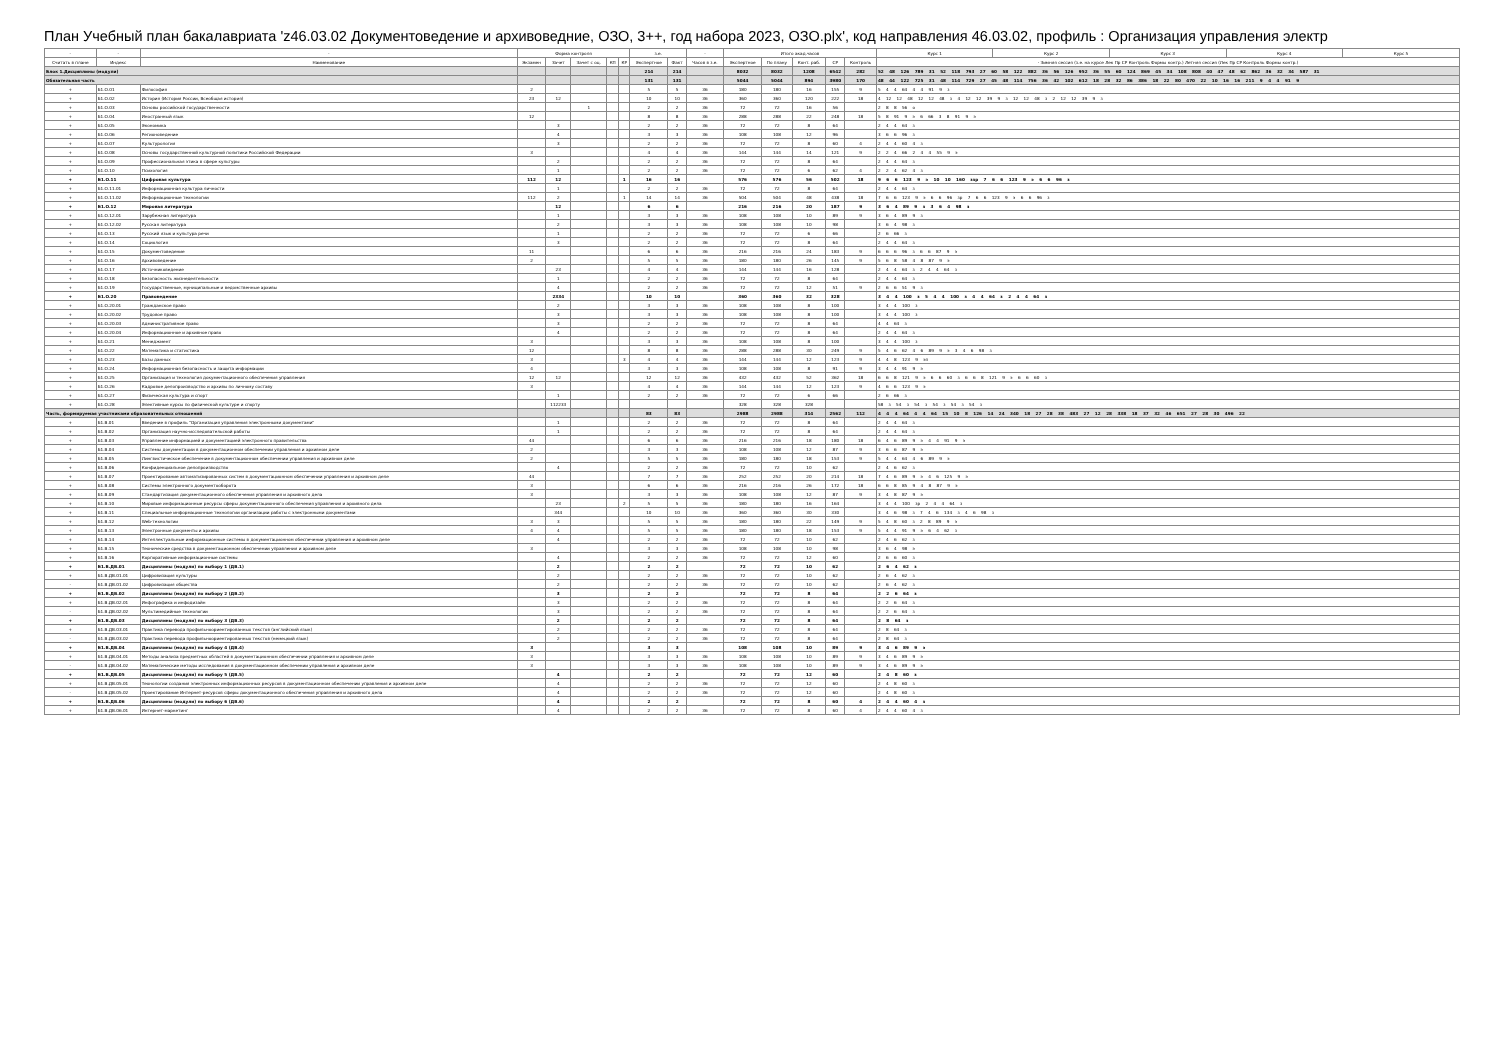План Учебный план бакалавриата 'z46.03.02 Документоведение и архивоведние, ОЗО, 3++, год набора 2023, ОЗО.plx', код направления 46.03.02, профиль : Организация управления электр
| - | - | - | Форма контроля | | | | | з.е. | | - | Итого акад.часов | | | | | Курс 1 | Курс 2 | Курс 3 | Курс 4 | Курс 5 |
| --- | --- | --- | --- | --- | --- | --- | --- | --- | --- | --- | --- | --- | --- | --- | --- | --- | --- | --- | --- | --- |
| Считать в плане | Индекс | Наименование | Экзамен | Зачет | Зачет с оц. | КП | КР | Экспертное | Факт | Часов в з.е. | Экспертное | По плану | Конт. раб. | СР | Контроль | - Зимняя сессия (з.е. на курсе Лек Пр СР Контроль Формы контр.) Летняя сессия (Лек Пр СР Контроль Формы контр.) | | | | |
| Блок 1.Дисциплины (модули) | | | | | | | | 214 | 214 | | 8032 | 8032 | 1208 | 6542 | 282 | 52 48 126 789 31 52 118 793 27 60 58 122 882 36 56 126 952 36 55 60 124 869 45 34 108 808 40 47 48 62 862 36 32 34 587 31 | | | | |
| Обязательная часть | | | | | | | | 131 | 131 | | 5044 | 5044 | 894 | 3980 | 170 | 48 44 122 725 31 48 114 729 27 45 48 114 756 36 42 102 612 18 28 32 86 386 18 22 80 470 22 10 16 16 211 9 4 4 91 9 | | | | |
| + | Б1.О.01 | Философия | 2 | | | | | 5 | 5 | 36 | 180 | 180 | 16 | 155 | 9 | 5 4 4 64 4 4 91 9 з | | | | |
| + | Б1.О.02 | История (История России, Всеобщая история) | 23 | 12 | | | | 10 | 10 | 36 | 360 | 360 | 120 | 222 | 18 | 4 12 12 48 12 12 48 з 4 12 12 39 9 з 12 12 48 з 2 12 12 39 9 з | | | | |
| + | Б1.О.03 | Основы российской государственности | | | 1 | | | 2 | 2 | 36 | 72 | 72 | 16 | 56 | | 2 8 8 56 о | | | | |
| + | Б1.О.04 | Иностранный язык | 12 | | | | | 8 | 8 | 36 | 288 | 288 | 22 | 248 | 18 | 5 8 91 9 э 6 66 3 8 91 9 э | | | | |
| + | Б1.О.05 | Экономика | | 3 | | | | 2 | 2 | 36 | 72 | 72 | 8 | 64 | | 2 4 4 64 з | | | | |
| + | Б1.О.06 | Регионоведение | | 4 | | | | 3 | 3 | 36 | 108 | 108 | 12 | 96 | | 3 6 6 96 з | | | | |
| + | Б1.О.07 | Культурология | | 3 | | | | 2 | 2 | 36 | 72 | 72 | 8 | 60 | 4 | 2 4 4 60 4 з | | | | |
| + | Б1.О.08 | Основы государственной культурной политики Российской Федерации | 3 | | | | | 4 | 4 | 36 | 144 | 144 | 14 | 121 | 9 | 2 2 4 66 2 4 4 55 9 э | | | | |
| + | Б1.О.09 | Профессиональная этика в сфере культуры | | 2 | | | | 2 | 2 | 36 | 72 | 72 | 8 | 64 | | 2 4 4 64 з | | | | |
| + | Б1.О.10 | Психология | | 1 | | | | 2 | 2 | 36 | 72 | 72 | 6 | 62 | 4 | 2 2 4 62 4 з | | | | |
| + | Б1.О.11 | Цифровая культура | 112 | 12 | | | 1 | 16 | 16 | | 576 | 576 | 56 | 502 | 18 | 9 6 6 123 9 э 10 10 160 ззр 7 6 6 123 9 э 6 6 96 з | | | | |
| + | Б1.О.11.01 | Информационная культура личности | | 1 | | | | 2 | 2 | 36 | 72 | 72 | 8 | 64 | | 2 4 4 64 з | | | | |
| + | Б1.О.11.02 | Информационные технологии | 112 | 2 | | | 1 | 14 | 14 | 36 | 504 | 504 | 48 | 438 | 18 | 7 6 6 123 9 э 6 6 96 зр 7 6 6 123 9 э 6 6 96 з | | | | |
| + | Б1.О.12 | Мировая литература | | 12 | | | | 6 | 6 | | 216 | 216 | 20 | 187 | 9 | 3 6 4 89 9 з 3 6 4 98 з | | | | |
| + | Б1.О.12.01 | Зарубежная литература | | 1 | | | | 3 | 3 | 36 | 108 | 108 | 10 | 89 | 9 | 3 6 4 89 9 з | | | | |
| + | Б1.О.12.02 | Русская литература | | 2 | | | | 3 | 3 | 36 | 108 | 108 | 10 | 98 | | 3 6 4 98 з | | | | |
| + | Б1.О.13 | Русский язык и культура речи | | 1 | | | | 2 | 2 | 36 | 72 | 72 | 6 | 66 | | 2 6 66 з | | | | |
| + | Б1.О.14 | Социология | | 3 | | | | 2 | 2 | 36 | 72 | 72 | 8 | 64 | | 2 4 4 64 з | | | | |
| + | Б1.О.15 | Документоведение | 11 | | | | | 6 | 6 | 36 | 216 | 216 | 24 | 183 | 9 | 6 6 6 96 з 6 6 87 9 э | | | | |
| + | Б1.О.16 | Архивоведение | 2 | | | | | 5 | 5 | 36 | 180 | 180 | 26 | 145 | 9 | 5 6 8 58 4 8 87 9 э | | | | |
| + | Б1.О.17 | Источниковедение | | 23 | | | | 4 | 4 | 36 | 144 | 144 | 16 | 128 | | 2 4 4 64 з 2 4 4 64 з | | | | |
| + | Б1.О.18 | Безопасность жизнедеятельности | | 1 | | | | 2 | 2 | 36 | 72 | 72 | 8 | 64 | | 2 4 4 64 з | | | | |
| + | Б1.О.19 | Государственные, муниципальные и ведомственные архивы | | 4 | | | | 2 | 2 | 36 | 72 | 72 | 12 | 51 | 9 | 2 6 6 51 9 з | | | | |
| + | Б1.О.20 | Правоведение | | 2334 | | | | 10 | 10 | | 360 | 360 | 32 | 328 | | 3 4 4 100 з 5 4 4 100 з 4 4 64 з 2 4 4 64 з | | | | |
| + | Б1.О.20.01 | Гражданское право | | 2 | | | | 3 | 3 | 36 | 108 | 108 | 8 | 100 | | 3 4 4 100 з | | | | |
| + | Б1.О.20.02 | Трудовое право | | 3 | | | | 3 | 3 | 36 | 108 | 108 | 8 | 100 | | 3 4 4 100 з | | | | |
| + | Б1.О.20.03 | Административное право | | 3 | | | | 2 | 2 | 36 | 72 | 72 | 8 | 64 | | 4 4 64 з | | | | |
| + | Б1.О.20.04 | Информационное и архивное право | | 4 | | | | 2 | 2 | 36 | 72 | 72 | 8 | 64 | | 2 4 4 64 з | | | | |
| + | Б1.О.21 | Менеджмент | 3 | | | | | 3 | 3 | 36 | 108 | 108 | 8 | 100 | | 3 4 4 100 з | | | | |
| + | Б1.О.22 | Математика и статистика | 12 | | | | | 8 | 8 | 36 | 288 | 288 | 30 | 249 | 9 | 5 4 6 62 4 6 89 9 э 3 4 6 98 з | | | | |
| + | Б1.О.23 | Базы данных | 3 | | | | 3 | 4 | 4 | 36 | 144 | 144 | 12 | 123 | 9 | 4 4 8 123 9 эп | | | | |
| + | Б1.О.24 | Информационная безопасность и защита информации | 4 | | | | | 3 | 3 | 36 | 108 | 108 | 8 | 91 | 9 | 3 4 4 91 9 э | | | | |
| + | Б1.О.25 | Организация и технология документационного обеспечения управления | 12 | 12 | | | | 12 | 12 | 36 | 432 | 432 | 52 | 362 | 18 | 6 6 8 121 9 э 6 6 60 з 6 6 8 121 9 э 6 6 60 з | | | | |
| + | Б1.О.26 | Кадровое делопроизводство и архивы по личному составу | 3 | | | | | 4 | 4 | 36 | 144 | 144 | 12 | 123 | 9 | 4 6 6 123 9 э | | | | |
| + | Б1.О.27 | Физическая культура и спорт | | 1 | | | | 2 | 2 | 36 | 72 | 72 | 6 | 66 | | 2 6 66 з | | | | |
| + | Б1.О.28 | Элективные курсы по физической культуре и спорту | | 112233 | | | | | | | 328 | 328 | 328 | | | 58 з 54 з 54 з 54 з 54 з 54 з | | | | |
| Часть, формируемая участниками образовательных отношений | | | | | | | | 83 | 83 | | 2988 | 2988 | 314 | 2562 | 112 | 4 4 4 64 4 4 64 15 10 8 126 14 24 340 18 27 28 38 483 27 12 28 338 18 37 32 46 651 27 28 30 496 22 | | | | |
| + | Б1.В.01 | Введение в профиль "Организация управления электронными документами" | | 1 | | | | 2 | 2 | 36 | 72 | 72 | 8 | 64 | | 2 4 4 64 з | | | | |
| + | Б1.В.02 | Организация научно-исследовательской работы | | 1 | | | | 2 | 2 | 36 | 72 | 72 | 8 | 64 | | 2 4 4 64 з | | | | |
| + | Б1.В.03 | Управление информацией и документацией электронного правительства | 44 | | | | | 6 | 6 | 36 | 216 | 216 | 18 | 180 | 18 | 6 4 6 89 9 э 4 4 91 9 э | | | | |
| + | Б1.В.04 | Системы документации в документационном обеспечении управления и архивном деле | 2 | | | | | 3 | 3 | 36 | 108 | 108 | 12 | 87 | 9 | 3 6 6 87 9 э | | | | |
| + | Б1.В.05 | Лингвистическое обеспечение в документационном обеспечении управления и архивном деле | 2 | | | | | 5 | 5 | 36 | 180 | 180 | 18 | 153 | 9 | 5 4 4 64 4 6 89 9 э | | | | |
| + | Б1.В.06 | Конфиденциальное делопроизводство | | 4 | | | | 2 | 2 | 36 | 72 | 72 | 10 | 62 | | 2 4 6 62 з | | | | |
| + | Б1.В.07 | Проектирование автоматизированных систем в документационном обеспечении управления и архивном деле | 44 | | | | | 7 | 7 | 36 | 252 | 252 | 20 | 214 | 18 | 7 4 6 89 9 э 4 6 125 9 э | | | | |
| + | Б1.В.08 | Системы электронного документооборота | 3 | | | | | 6 | 6 | 36 | 216 | 216 | 26 | 172 | 18 | 6 6 8 85 9 4 8 87 9 э | | | | |
| + | Б1.В.09 | Стандартизация документационного обеспечения управления и архивного дела | 3 | | | | | 3 | 3 | 36 | 108 | 108 | 12 | 87 | 9 | 3 4 8 87 9 э | | | | |
| + | Б1.В.10 | Мировые информационные ресурсы сферы документационного обеспечения управления и архивного дела | | 23 | | | 2 | 5 | 5 | 36 | 180 | 180 | 16 | 164 | | 3 4 4 100 зр 2 4 4 64 з | | | | |
| + | Б1.В.11 | Специальные информационные технологии организации работы с электронными документами | | 344 | | | | 10 | 10 | 36 | 360 | 360 | 30 | 330 | | 3 4 6 98 з 7 4 6 134 з 4 6 98 з | | | | |
| + | Б1.В.12 | Web-технологии | 3 | 3 | | | | 5 | 5 | 36 | 180 | 180 | 22 | 149 | 9 | 5 4 8 60 з 2 8 89 9 э | | | | |
| + | Б1.В.13 | Электронные документы и архивы | 4 | 4 | | | | 5 | 5 | 36 | 180 | 180 | 18 | 153 | 9 | 5 4 4 91 9 э 6 4 62 з | | | | |
| + | Б1.В.14 | Интеллектуальные информационные системы в документационном обеспечении управления и архивном деле | | 4 | | | | 2 | 2 | 36 | 72 | 72 | 10 | 62 | | 2 4 6 62 з | | | | |
| + | Б1.В.15 | Технические средства в документационном обеспечении управления и архивном деле | 3 | | | | | 3 | 3 | 36 | 108 | 108 | 10 | 98 | | 3 6 4 98 э | | | | |
| + | Б1.В.16 | Корпоративные информационные системы | | 4 | | | | 2 | 2 | 36 | 72 | 72 | 12 | 60 | | 2 6 6 60 з | | | | |
| + | Б1.В.ДВ.01 | Дисциплины (модули) по выбору 1 (ДВ.1) | | 2 | | | | 2 | 2 | | 72 | 72 | 10 | 62 | | 2 6 4 62 з | | | | |
| + | Б1.В.ДВ.01.01 | Цифровизация культуры | | 2 | | | | 2 | 2 | 36 | 72 | 72 | 10 | 62 | | 2 6 4 62 з | | | | |
| - | Б1.В.ДВ.01.02 | Цифровизация общества | | 2 | | | | 2 | 2 | 36 | 72 | 72 | 10 | 62 | | 2 6 4 62 з | | | | |
| + | Б1.В.ДВ.02 | Дисциплины (модули) по выбору 2 (ДВ.2) | | 3 | | | | 2 | 2 | | 72 | 72 | 8 | 64 | | 2 2 6 64 з | | | | |
| + | Б1.В.ДВ.02.01 | Инфографика и инфодизайн | | 3 | | | | 2 | 2 | 36 | 72 | 72 | 8 | 64 | | 2 2 6 64 з | | | | |
| - | Б1.В.ДВ.02.02 | Мультимедийные технологии | | 3 | | | | 2 | 2 | 36 | 72 | 72 | 8 | 64 | | 2 2 6 64 з | | | | |
| + | Б1.В.ДВ.03 | Дисциплины (модули) по выбору 3 (ДВ.3) | | 2 | | | | 2 | 2 | | 72 | 72 | 8 | 64 | | 2 8 64 з | | | | |
| + | Б1.В.ДВ.03.01 | Практика перевода профильноориентированных текстов (английский язык) | | 2 | | | | 2 | 2 | 36 | 72 | 72 | 8 | 64 | | 2 8 64 з | | | | |
| - | Б1.В.ДВ.03.02 | Практика перевода профильноориентированных текстов (немецкий язык) | | 2 | | | | 2 | 2 | 36 | 72 | 72 | 8 | 64 | | 2 8 64 з | | | | |
| + | Б1.В.ДВ.04 | Дисциплины (модули) по выбору 4 (ДВ.4) | 3 | | | | | 3 | 3 | | 108 | 108 | 10 | 89 | 9 | 3 4 6 89 9 э | | | | |
| + | Б1.В.ДВ.04.01 | Методы анализа предметных областей в документационном обеспечении управления и архивном деле | 3 | | | | | 3 | 3 | 36 | 108 | 108 | 10 | 89 | 9 | 3 4 6 89 9 э | | | | |
| - | Б1.В.ДВ.04.02 | Математические методы исследования в документационном обеспечении управления и архивном деле | 3 | | | | | 3 | 3 | 36 | 108 | 108 | 10 | 89 | 9 | 3 4 6 89 9 э | | | | |
| + | Б1.В.ДВ.05 | Дисциплины (модули) по выбору 5 (ДВ.5) | | 4 | | | | 2 | 2 | | 72 | 72 | 12 | 60 | | 2 4 8 60 з | | | | |
| + | Б1.В.ДВ.05.01 | Технологии создания электронных информационных ресурсов в документационном обеспечении управления и архивном деле | | 4 | | | | 2 | 2 | 36 | 72 | 72 | 12 | 60 | | 2 4 8 60 з | | | | |
| - | Б1.В.ДВ.05.02 | Проектирование Интернет-ресурсов сферы документационного обеспечения управления и архивного дела | | 4 | | | | 2 | 2 | 36 | 72 | 72 | 12 | 60 | | 2 4 8 60 з | | | | |
| + | Б1.В.ДВ.06 | Дисциплины (модули) по выбору 6 (ДВ.6) | | 4 | | | | 2 | 2 | | 72 | 72 | 8 | 60 | 4 | 2 4 4 60 4 з | | | | |
| + | Б1.В.ДВ.06.01 | Интернет-маркетинг | | 4 | | | | 2 | 2 | 36 | 72 | 72 | 8 | 60 | 4 | 2 4 4 60 4 з | | | | |